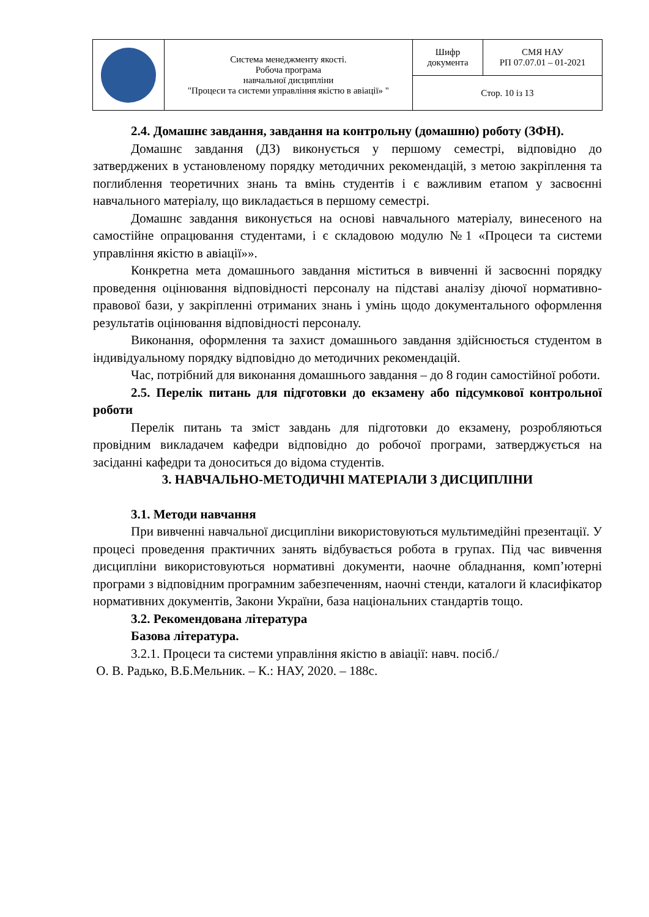| | Система менеджменту якості. Робоча програма навчальної дисципліни "Процеси та системи управління якістю в авіації» " | Шифр документа | СМЯ НАУ РП 07.07.01 – 01-2021 |
| | | Стор. 10 із 13 | |
2.4. Домашнє завдання, завдання на контрольну (домашню) роботу (ЗФН).
Домашнє завдання (ДЗ) виконується у першому семестрі, відповідно до затверджених в установленому порядку методичних рекомендацій, з метою закріплення та поглиблення теоретичних знань та вмінь студентів і є важливим етапом у засвоєнні навчального матеріалу, що викладається в першому семестрі.
Домашнє завдання виконується на основі навчального матеріалу, винесеного на самостійне опрацювання студентами, і є складовою модулю №1 «Процеси та системи управління якістю в авіації»».
Конкретна мета домашнього завдання міститься в вивченні й засвоєнні порядку проведення оцінювання відповідності персоналу на підставі аналізу діючої нормативно-правової бази, у закріпленні отриманих знань і умінь щодо документального оформлення результатів оцінювання відповідності персоналу.
Виконання, оформлення та захист домашнього завдання здійснюється студентом в індивідуальному порядку відповідно до методичних рекомендацій.
Час, потрібний для виконання домашнього завдання – до 8 годин самостійної роботи.
2.5. Перелік питань для підготовки до екзамену або підсумкової контрольної роботи
Перелік питань та зміст завдань для підготовки до екзамену, розробляються провідним викладачем кафедри відповідно до робочої програми, затверджується на засіданні кафедри та доноситься до відома студентів.
3. НАВЧАЛЬНО-МЕТОДИЧНІ МАТЕРІАЛИ З ДИСЦИПЛІНИ
3.1. Методи навчання
При вивченні навчальної дисципліни використовуються мультимедійні презентації. У процесі проведення практичних занять відбувається робота в групах. Під час вивчення дисципліни використовуються нормативні документи, наочне обладнання, комп’ютерні програми з відповідним програмним забезпеченням, наочні стенди, каталоги й класифікатор нормативних документів, Закони України, база національних стандартів тощо.
3.2. Рекомендована література
Базова література.
3.2.1. Процеси та системи управління якістю в авіації: навч. посіб./
О. В. Радько, В.Б.Мельник. – К.: НАУ, 2020. – 188с.